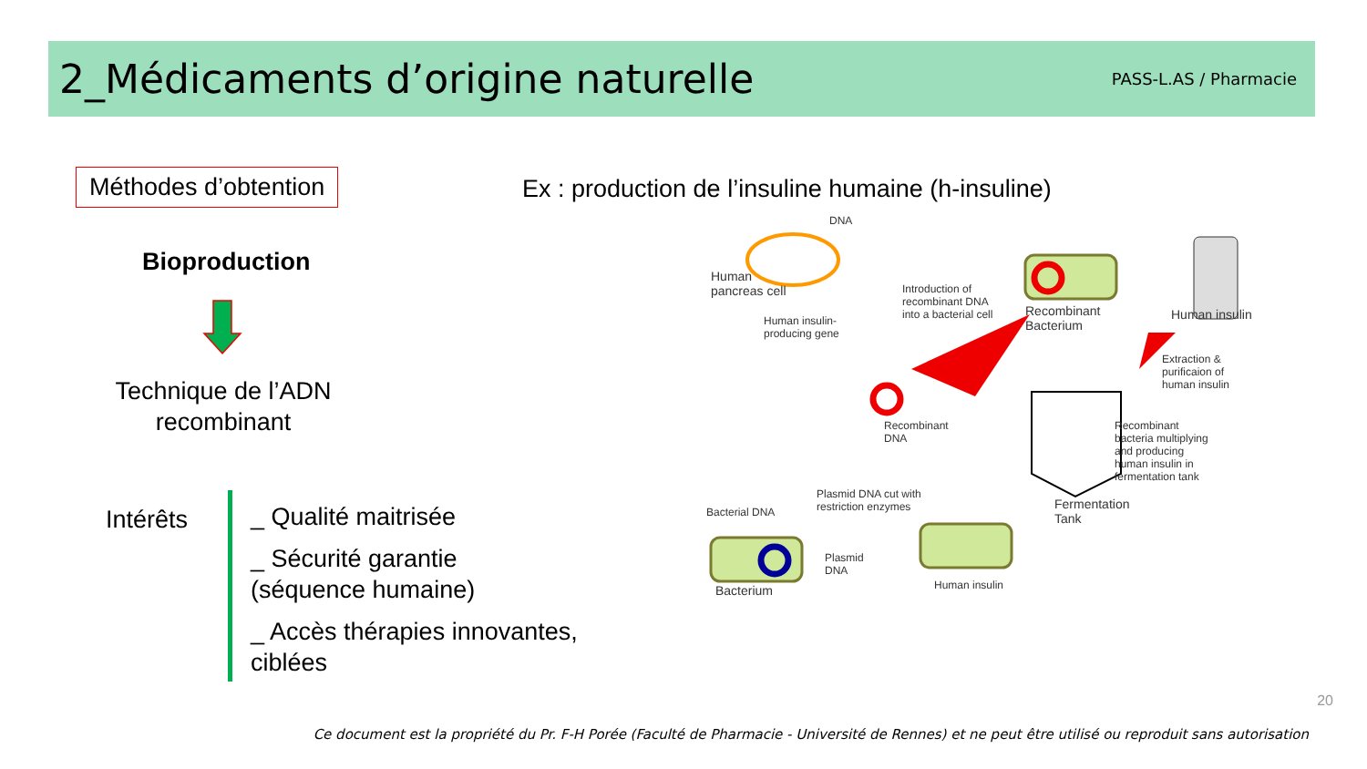2_Médicaments d’origine naturelle
PASS-L.AS / Pharmacie
Méthodes d’obtention
Ex : production de l’insuline humaine (h-insuline)
Bioproduction
Technique de l’ADN recombinant
Intérêts
_ Qualité maitrisée
_ Sécurité garantie
(séquence humaine)
_ Accès thérapies innovantes,
ciblées
DNA
Human
pancreas cell
Human insulin-
producing gene
Introduction of
recombinant DNA
into a bacterial cell
Recombinant
Bacterium
Human insulin
Extraction &
purificaion of
human insulin
Recombinant
DNA
Recombinant
bacteria multiplying
and producing
human insulin in
fermentation tank
Plasmid DNA cut with
restriction enzymes
Bacterial DNA
Fermentation
Tank
Plasmid
DNA
Bacterium Human insulin
20
Ce document est la propriété du Pr. F-H Porée (Faculté de Pharmacie - Université de Rennes) et ne peut être utilisé ou reproduit sans autorisation